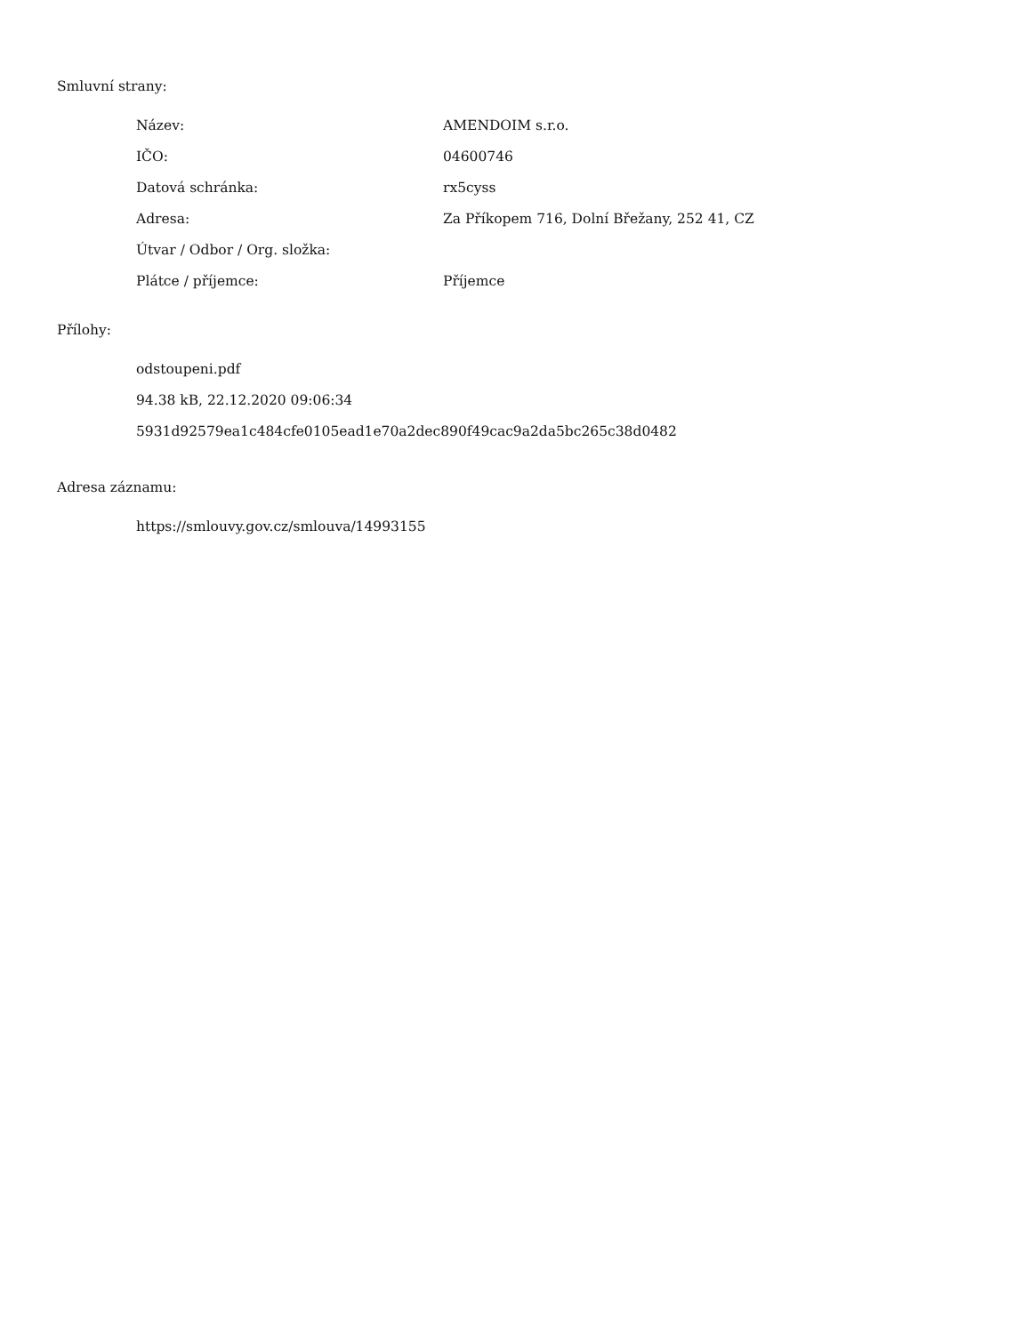Smluvní strany:
| Název: | AMENDOIM s.r.o. |
| IČO: | 04600746 |
| Datová schránka: | rx5cyss |
| Adresa: | Za Příkopem 716, Dolní Břežany, 252 41, CZ |
| Útvar / Odbor / Org. složka: | |
| Plátce / příjemce: | Příjemce |
Přílohy:
odstoupeni.pdf
94.38 kB, 22.12.2020 09:06:34
5931d92579ea1c484cfe0105ead1e70a2dec890f49cac9a2da5bc265c38d0482
Adresa záznamu:
https://smlouvy.gov.cz/smlouva/14993155